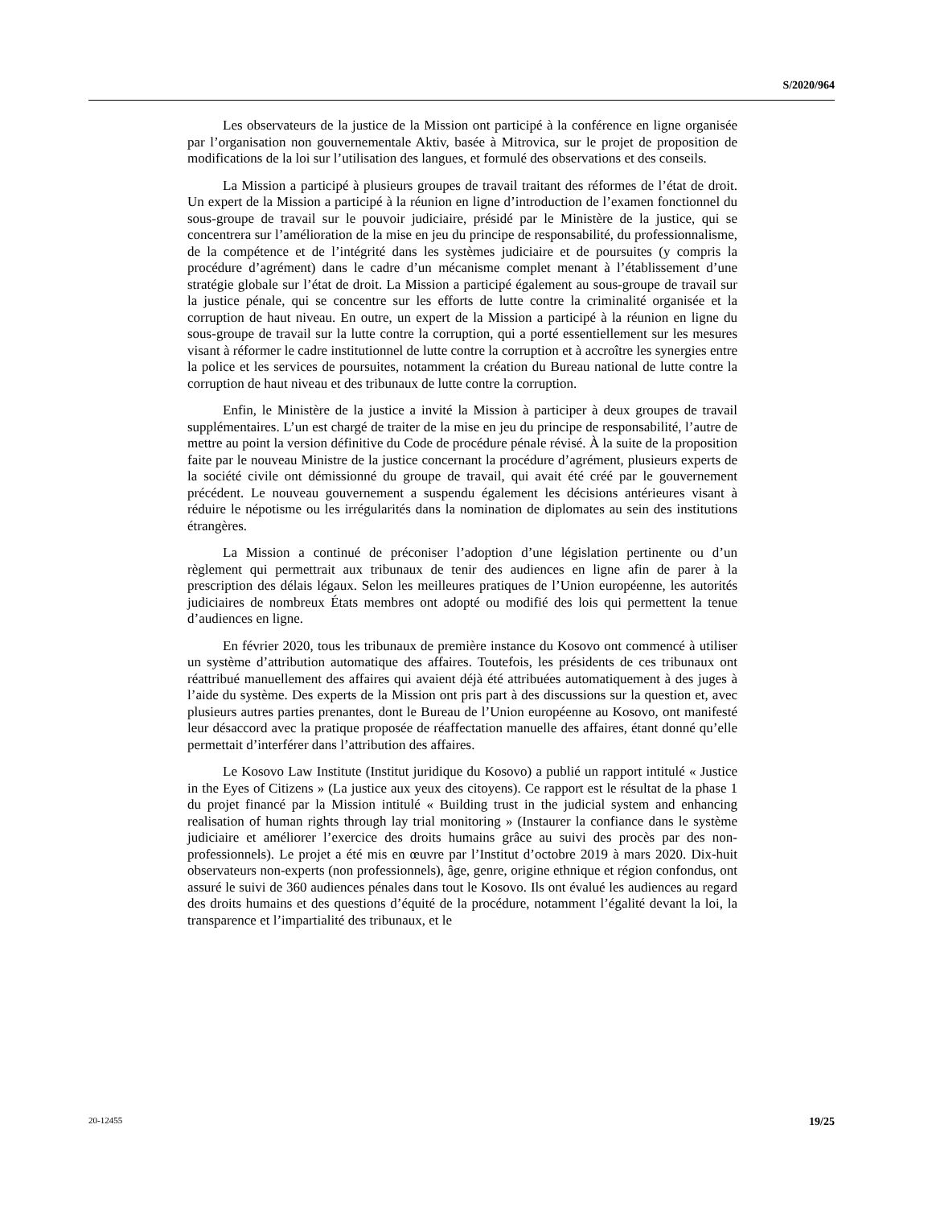S/2020/964
Les observateurs de la justice de la Mission ont participé à la conférence en ligne organisée par l’organisation non gouvernementale Aktiv, basée à Mitrovica, sur le projet de proposition de modifications de la loi sur l’utilisation des langues, et formulé des observations et des conseils.
La Mission a participé à plusieurs groupes de travail traitant des réformes de l’état de droit. Un expert de la Mission a participé à la réunion en ligne d’introduction de l’examen fonctionnel du sous-groupe de travail sur le pouvoir judiciaire, présidé par le Ministère de la justice, qui se concentrera sur l’amélioration de la mise en jeu du principe de responsabilité, du professionnalisme, de la compétence et de l’intégrité dans les systèmes judiciaire et de poursuites (y compris la procédure d’agrément) dans le cadre d’un mécanisme complet menant à l’établissement d’une stratégie globale sur l’état de droit. La Mission a participé également au sous-groupe de travail sur la justice pénale, qui se concentre sur les efforts de lutte contre la criminalité organisée et la corruption de haut niveau. En outre, un expert de la Mission a participé à la réunion en ligne du sous-groupe de travail sur la lutte contre la corruption, qui a porté essentiellement sur les mesures visant à réformer le cadre institutionnel de lutte contre la corruption et à accroître les synergies entre la police et les services de poursuites, notamment la création du Bureau national de lutte contre la corruption de haut niveau et des tribunaux de lutte contre la corruption.
Enfin, le Ministère de la justice a invité la Mission à participer à deux groupes de travail supplémentaires. L’un est chargé de traiter de la mise en jeu du principe de responsabilité, l’autre de mettre au point la version définitive du Code de procédure pénale révisé. À la suite de la proposition faite par le nouveau Ministre de la justice concernant la procédure d’agrément, plusieurs experts de la société civile ont démissionné du groupe de travail, qui avait été créé par le gouvernement précédent. Le nouveau gouvernement a suspendu également les décisions antérieures visant à réduire le népotisme ou les irrégularités dans la nomination de diplomates au sein des institutions étrangères.
La Mission a continué de préconiser l’adoption d’une législation pertinente ou d’un règlement qui permettrait aux tribunaux de tenir des audiences en ligne afin de parer à la prescription des délais légaux. Selon les meilleures pratiques de l’Union européenne, les autorités judiciaires de nombreux États membres ont adopté ou modifié des lois qui permettent la tenue d’audiences en ligne.
En février 2020, tous les tribunaux de première instance du Kosovo ont commencé à utiliser un système d’attribution automatique des affaires. Toutefois, les présidents de ces tribunaux ont réattribué manuellement des affaires qui avaient déjà été attribuées automatiquement à des juges à l’aide du système. Des experts de la Mission ont pris part à des discussions sur la question et, avec plusieurs autres parties prenantes, dont le Bureau de l’Union européenne au Kosovo, ont manifesté leur désaccord avec la pratique proposée de réaffectation manuelle des affaires, étant donné qu’elle permettait d’interférer dans l’attribution des affaires.
Le Kosovo Law Institute (Institut juridique du Kosovo) a publié un rapport intitulé « Justice in the Eyes of Citizens » (La justice aux yeux des citoyens). Ce rapport est le résultat de la phase 1 du projet financé par la Mission intitulé « Building trust in the judicial system and enhancing realisation of human rights through lay trial monitoring » (Instaurer la confiance dans le système judiciaire et améliorer l’exercice des droits humains grâce au suivi des procès par des non-professionnels). Le projet a été mis en œuvre par l’Institut d’octobre 2019 à mars 2020. Dix-huit observateurs non-experts (non professionnels), âge, genre, origine ethnique et région confondus, ont assuré le suivi de 360 audiences pénales dans tout le Kosovo. Ils ont évalué les audiences au regard des droits humains et des questions d’équité de la procédure, notamment l’égalité devant la loi, la transparence et l’impartialité des tribunaux, et le
20-12455 19/25